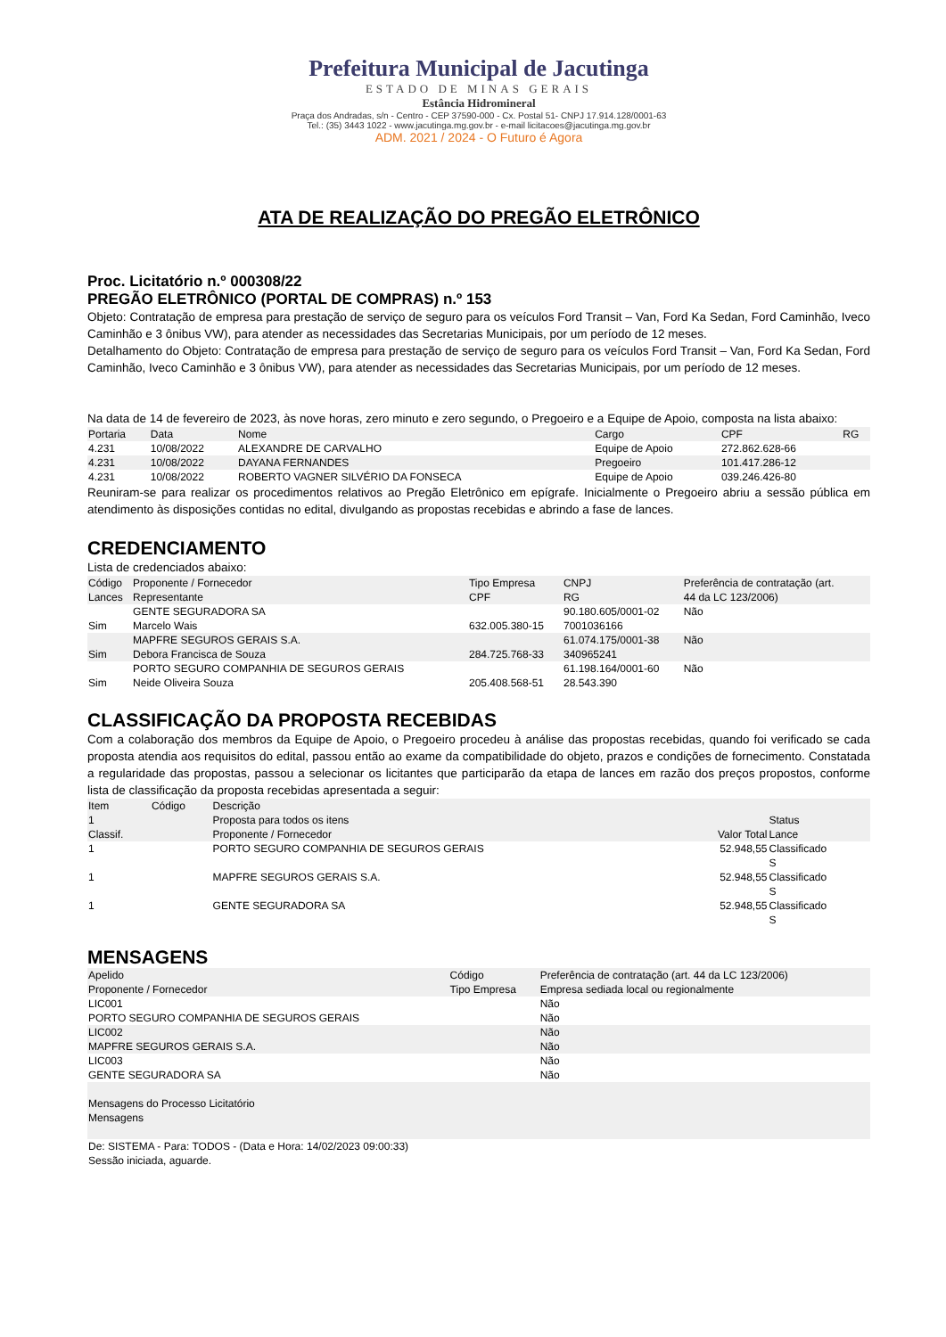Prefeitura Municipal de Jacutinga
ESTADO DE MINAS GERAIS
Estância Hidromineral
Praça dos Andradas, s/n - Centro - CEP 37590-000 - Cx. Postal 51- CNPJ 17.914.128/0001-63
Tel.: (35) 3443 1022 - www.jacutinga.mg.gov.br - e-mail licitacoes@jacutinga.mg.gov.br
ADM. 2021 / 2024 - O Futuro é Agora
ATA DE REALIZAÇÃO DO PREGÃO ELETRÔNICO
Proc. Licitatório n.º 000308/22
PREGÃO ELETRÔNICO (PORTAL DE COMPRAS) n.º 153
Objeto: Contratação de empresa para prestação de serviço de seguro para os veículos Ford Transit – Van, Ford Ka Sedan, Ford Caminhão, Iveco Caminhão e 3 ônibus VW), para atender as necessidades das Secretarias Municipais, por um período de 12 meses.
Detalhamento do Objeto: Contratação de empresa para prestação de serviço de seguro para os veículos Ford Transit – Van, Ford Ka Sedan, Ford Caminhão, Iveco Caminhão e 3 ônibus VW), para atender as necessidades das Secretarias Municipais, por um período de 12 meses.
Na data de 14 de fevereiro de 2023, às nove horas, zero minuto e zero segundo, o Pregoeiro e a Equipe de Apoio, composta na lista abaixo:
| Portaria | Data | Nome | Cargo | CPF | RG |
| --- | --- | --- | --- | --- | --- |
| 4.231 | 10/08/2022 | ALEXANDRE DE CARVALHO | Equipe de Apoio | 272.862.628-66 | |
| 4.231 | 10/08/2022 | DAYANA FERNANDES | Pregoeiro | 101.417.286-12 | |
| 4.231 | 10/08/2022 | ROBERTO VAGNER SILVÉRIO DA FONSECA | Equipe de Apoio | 039.246.426-80 | |
Reuniram-se para realizar os procedimentos relativos ao Pregão Eletrônico em epígrafe. Inicialmente o Pregoeiro abriu a sessão pública em atendimento às disposições contidas no edital, divulgando as propostas recebidas e abrindo a fase de lances.
CREDENCIAMENTO
Lista de credenciados abaixo:
| Código Lances | Proponente / Fornecedor Representante | Tipo Empresa CPF | CNPJ RG | Preferência de contratação (art. 44 da LC 123/2006) |
| --- | --- | --- | --- | --- |
| Sim | GENTE SEGURADORA SA Marcelo Wais | 632.005.380-15 | 90.180.605/0001-02 7001036166 | Não |
| Sim | MAPFRE SEGUROS GERAIS S.A. Debora Francisca de Souza | 284.725.768-33 | 61.074.175/0001-38 340965241 | Não |
| Sim | PORTO SEGURO COMPANHIA DE SEGUROS GERAIS Neide Oliveira Souza | 205.408.568-51 | 61.198.164/0001-60 28.543.390 | Não |
CLASSIFICAÇÃO DA PROPOSTA RECEBIDAS
Com a colaboração dos membros da Equipe de Apoio, o Pregoeiro procedeu à análise das propostas recebidas, quando foi verificado se cada proposta atendia aos requisitos do edital, passou então ao exame da compatibilidade do objeto, prazos e condições de fornecimento. Constatada a regularidade das propostas, passou a selecionar os licitantes que participarão da etapa de lances em razão dos preços propostos, conforme lista de classificação da proposta recebidas apresentada a seguir:
| Item 1 Classif. | Código | Descrição Proposta para todos os itens Proponente / Fornecedor | Valor Total | Status Lance |
| --- | --- | --- | --- | --- |
| 1 | | PORTO SEGURO COMPANHIA DE SEGUROS GERAIS | 52.948,55 | Classificado S |
| 1 | | MAPFRE SEGUROS GERAIS S.A. | 52.948,55 | Classificado S |
| 1 | | GENTE SEGURADORA SA | 52.948,55 | Classificado S |
MENSAGENS
| Apelido Proponente / Fornecedor | Código Tipo Empresa | Preferência de contratação (art. 44 da LC 123/2006) Empresa sediada local ou regionalmente |
| --- | --- | --- |
| LIC001 PORTO SEGURO COMPANHIA DE SEGUROS GERAIS | | Não Não |
| LIC002 MAPFRE SEGUROS GERAIS S.A. | | Não Não |
| LIC003 GENTE SEGURADORA SA | | Não Não |
| Mensagens do Processo Licitatório Mensagens | | |
| De: SISTEMA - Para: TODOS - (Data e Hora: 14/02/2023 09:00:33) Sessão iniciada, aguarde. | | |